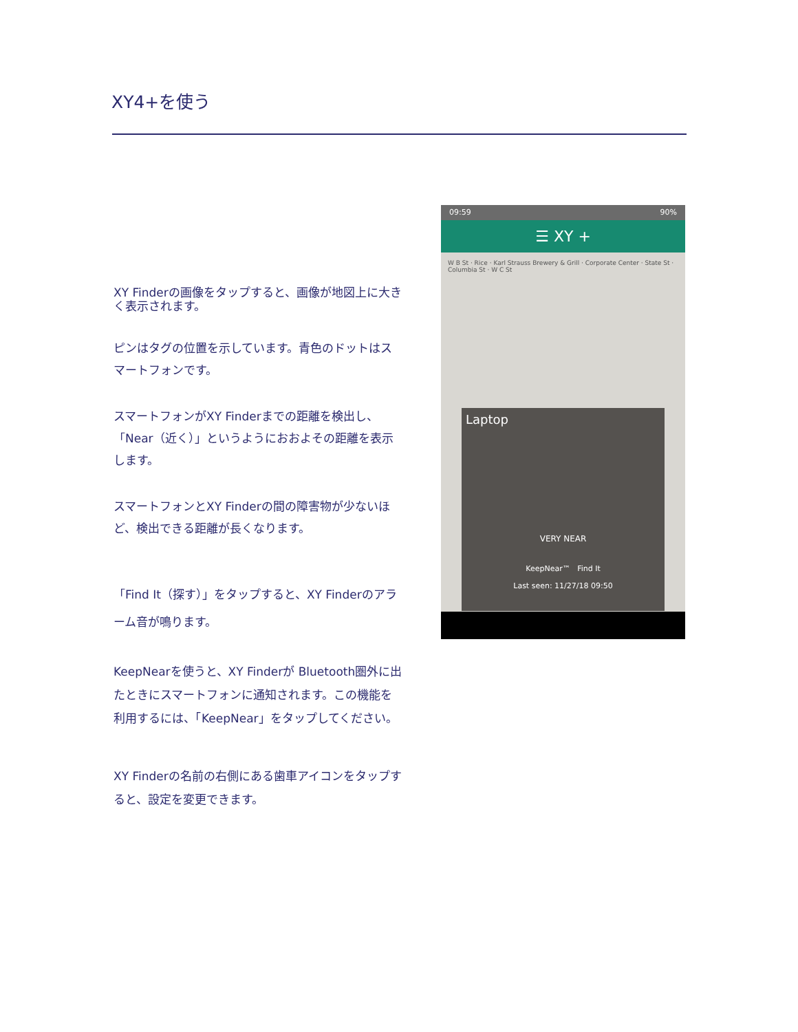XY4+を使う
XY Finderの画像をタップすると、画像が地図上に大きく表示されます。
ピンはタグの位置を示しています。青色のドットはスマートフォンです。
スマートフォンがXY Finderまでの距離を検出し、「Near（近く）」というようにおおよその距離を表示します。
スマートフォンとXY Finderの間の障害物が少ないほど、検出できる距離が長くなります。
「Find It（探す）」をタップすると、XY Finderのアラーム音が鳴ります。
KeepNearを使うと、XY Finderが Bluetooth圏外に出たときにスマートフォンに通知されます。この機能を利用するには、「KeepNear」をタップしてください。
XY Finderの名前の右側にある歯車アイコンをタップすると、設定を変更できます。
09:59 90%
☰ XY +
W B St · Rice · Karl Strauss Brewery & Grill · Corporate Center · State St · Columbia St · W C St
Laptop
VERY NEAR
KeepNear™ Find It
Last seen: 11/27/18 09:50